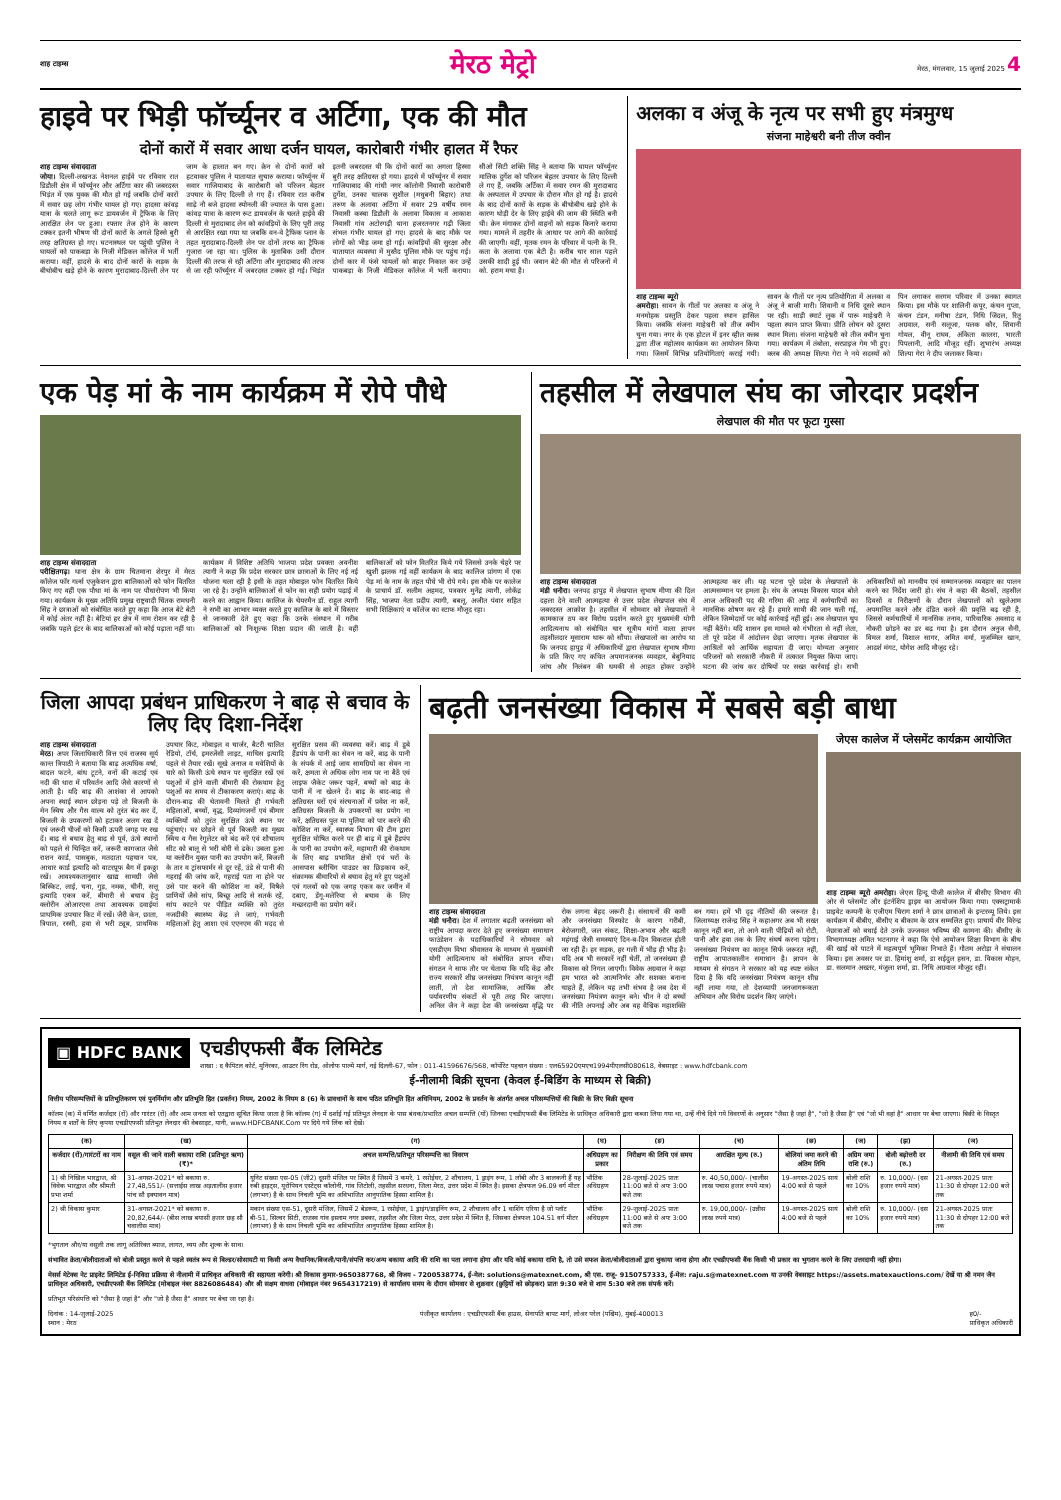शाह टाइम्स मेरठ मेट्रो मेरठ, मंगलवार, 15 जुलाई 2025 4
हाइवे पर भिड़ी फॉर्च्यूनर व अर्टिगा, एक की मौत
दोनों कारों में सवार आधा दर्जन घायल, कारोबारी गंभीर हालत में रैफर
शाह टाइम्स संवाददाता
जोया। दिल्ली-लखनऊ नेशनल हाईवे पर रविवार रात डिडौली क्षेत्र में फॉर्च्यूनर और अर्टिगा कार की जबरदस्त भिड़ंत में एक युवक की मौत हो गई जबकि दोनों कारों में सवार छह लोग गंभीर घायल हो गए। हादसा कांवड़ यात्रा के चलते लागू रूट डायवर्जन में ट्रैफिक के लिए आरक्षित लेन पर हुआ। रफ्तार तेज होने के कारण टक्कर इतनी भीषण थी दोनों कारों के अगले हिस्से बुरी तरह क्षतिग्रस्त हो गए। घटनास्थल पर पहुंची पुलिस ने घायलों को पाकबड़ा के निजी मेडिकल कॉलेज में भर्ती कराया। वहीं, हादसे के बाद दोनों कारों के सड़क के बीचोबीच खड़े होने के कारण मुरादाबाद-दिल्ली लेन पर जाम के हालात बन गए। क्रेन से दोनों कारों को हटवाकर पुलिस ने यातायात सुचारु कराया। फॉर्च्यूनर में सवार गाजियाबाद के कारोबारी को परिजन बेहतर उपचार के लिए दिल्ली ले गए हैं। रविवार रात करीब साढ़े नौ बजे हादसा स्योनली की ज्यारत के पास हुआ। कांवड़ यात्रा के कारण रूट डायवर्जन के चलते हाईवे की दिल्ली से मुरादाबाद लेन को कांवड़ियों के लिए पूरी तरह से आरक्षित रखा गया था जबकि वन-वे ट्रैफिक प्लान के तहत मुरादाबाद-दिल्ली लेन पर दोनों तरफ का ट्रैफिक गुजारा जा रहा था। पुलिस के मुताबिक उसी दौरान दिल्ली की तरफ से रही अर्टिगा और मुरादाबाद की तरफ से जा रही फॉर्च्यूनर में जबरदस्त टक्कर हो गई। भिड़ंत इतनी जबरदस्त थी कि दोनों कारों का अगला हिस्सा बुरी तरह क्षतिग्रस्त हो गया। हादसे में फॉर्च्यूनर में सवार गाजियाबाद की गांधी नगर कॉलोनी निवासी कारोबारी दुर्गेश, उनका चालक सुशील (मधुबनी बिहार) तथा तरुण के अलावा अर्टिगा में सवार 29 वर्षीय रमन निवासी कस्बा डिडौली के अलावा विकास व आकाश निवासी गांव अटोरगढ़ी थाना हजरतनगर गढ़ी जिला संभल गंभीर घायल हो गए। हादसे के बाद मौके पर लोगों को भीड़ जमा हो गई। कांवड़ियों की सुरक्षा और यातायात व्यवस्था में मुस्तैद पुलिस मौके पर पहुंच गई। दोनों कार में फंसे घायलों को बाहर निकाल कर उन्हें पाकबड़ा के निजी मेडिकल कॉलेज में भर्ती कराया। सीओ सिटी शक्ति सिंह ने बताया कि घायल फॉर्च्यूनर मालिक दुर्गेश को परिजन बेहतर उपचार के लिए दिल्ली ले गए हैं, जबकि अर्टिका में सवार रमन की मुरादाबाद के अस्पताल में उपचार के दौरान मौत हो गई है। हादसे के बाद दोनों कारों के सड़क के बीचोबीच खड़े होने के कारण थोड़ी देर के लिए हाईवे की जाम की स्थिति बनी थी। क्रेन मंगाकर दोनों वाहनों को सड़क किनारे कराया गया। मामले में तहरीर के आधार पर आगे की कार्रवाई की जाएगी। वहीं, मृतक रमन के परिवार में पत्नी के नि. कता के अलावा एक बेटी है। करीब चार साल पहले उसकी शादी हुई थी। जवान बेटे की मौत से परिजनों में को. हराम मचा है।
अलका व अंजू के नृत्य पर सभी हुए मंत्रमुग्ध
संजना माहेश्वरी बनी तीज क्वीन
शाह टाइम्स ब्यूरो
अमरोहा। सावन के गीतों पर अलका व अंजू ने मनमोहक प्रस्तुति देकर पहला स्थान हासिल किया। जबकि संजना माहेश्वरी को तीज क्वीन चुना गया। नगर के एक होटल में इनर व्हील क्लब द्वारा तीज महोत्सव कार्यक्रम का आयोजन किया गया। जिसमें विभिन्न प्रतियोगिताएं कराई गयी। सावन के गीतों पर नृत्य प्रतियोगिता में अलका व अंजू ने बाजी मारी। शिवानी व निधि दूसरे स्थान पर रही। साड़ी स्मार्ट लुक में पारू माहेश्वरी ने पहला स्थान प्राप्त किया। प्रीति लोचन को दूसरा स्थान मिला। संजना माहेश्वरी को तीज क्वीन चुना गया। कार्यक्रम में तंबोला, सरप्राइज गेम भी हुए। क्लब की अध्यक्ष शिल्पा गेरा ने नये सदस्यों को पिन लगाकर सरगम परिवार में उनका स्वागत किया। इस मौके पर शालिनी कपूर, कंचन गुप्ता, कंचन टंडन, मनीषा टंडन, निधि जिंदल, रितु अग्रवाल, सनी सलूजा, पलक कौर, शिवानी गोयल, वीनू राघव, अंकिता कालरा, भारती पिपलानी, आदि मौजूद रहीं। शुभारंभ अध्यक्ष शिल्पा गेरा ने दीप जलाकर किया।
एक पेड़ मां के नाम कार्यक्रम में रोपे पौधे
शाह टाइम्स संवाददाता
परीक्षितगढ़। थाना क्षेत्र के ग्राम चितमाना शेरपुर में मेरठ कॉलेज फॉर गर्ल्स एजुकेशन द्वारा बालिकाओं को फोन वितरित किए गए वहीं एक पौधा मां के नाम पर पौधारोपण भी किया गया। कार्यक्रम के मुख्य अतिथि प्रमुख राष्ट्रवादी चिंतक रामधनी सिंह ने छात्राओं को संबोधित करते हुए कहा कि आज बेटे बेटी में कोई अंतर नहीं है। बेटियां हर क्षेत्र में नाम रोशन कर रही है जबकि पहले इंटर के बाद बालिकाओं को कोई पढ़ाता नहीं था। कार्यक्रम में विशिष्ट अतिथि भाजपा प्रदेश प्रवक्ता अवनीश त्यागी ने कहा कि प्रदेश सरकार छात्र छात्राओं के लिए नई नई योजना चला रही है इसी के तहत मोबाइल फोन वितरित किये जा रहे है। उन्होंने बालिकाओं से फोन का सही प्रयोग पढ़ाई में करने का आह्वान किया। कालिज के चेयरमैन डॉ. राहुल त्यागी ने सभी का आभार व्यक्त करते हुए कालिज के बारे में विस्तार से जानकारी देते हुए कहा कि उनके संस्थान में गरीब बालिकाओं को निःशुल्क शिक्षा प्रदान की जाती है। वहीं बालिकाओं को फोन वितरित किये गये जिससे उनके चेहरे पर खुशी झलक गई वहीं कार्यक्रम के बाद कालिज प्रांगण में एक पेड़ मां के नाम के तहत पौधे भी रोपे गये। इस मौके पर कालेज के प्राचार्य डॉ. सलीम अहमद, पत्रकार मुनेंद्र त्यागी, लोकेंद्र सिंह, भाजपा नेता प्रदीप त्यागी, बबलू, अजीत पंवार सहित सभी शिक्षिकाएं व कॉलेज का स्टाफ मौजूद रहा।
तहसील में लेखपाल संघ का जोरदार प्रदर्शन
लेखपाल की मौत पर फूटा गुस्सा
शाह टाइम्स संवाददाता
मंडी धनौरा। जनपद हापुड़ में लेखपाल सुभाष मीणा की दिल दहला देने वाली आत्महत्या से उत्तर प्रदेश लेखपाल संघ में जबरदस्त आक्रोश है। तहसील में सोमवार को लेखपालों ने कामकाज ठप कर विरोध प्रदर्शन करते हुए मुख्यमंत्री योगी आदित्यनाथ को संबोधित चार सूत्रीय मांगों वाला ज्ञापन तहसीलदार मूसाराम थारू को सौंपा। लेखपालो का आरोप था कि जनपद हापुड़ में अधिकारियों द्वारा लेखपाल सुभाष मीणा के प्रति किए गए कथित अपमानजनक व्यवहार, बेबुनियाद जांच और निलंबन की धमकी से आहत होकर उन्होंने आत्महत्या कर ली। यह घटना पूरे प्रदेश के लेखपालों के आत्मसम्मान पर हमला है। संघ के अध्यक्ष विकास यादव बोले आज अधिकारी पद की गरिमा की आड़ में कर्मचारियों का मानसिक शोषण कर रहे हैं। हमारे साथी की जान चली गई, लेकिन जिम्मेदारों पर कोई कार्रवाई नहीं हुई। अब लेखपाल चुप नहीं बैठेंगे। यदि शासन इस मामले को गंभीरता से नहीं लेता, तो पूरे प्रदेश में आंदोलन छेड़ा जाएगा। मृतक लेखपाल के आश्रितों को आर्थिक सहायता दी जाए। योग्यता अनुसार परिजनों को सरकारी नौकरी में तत्काल नियुक्त किया जाए। घटना की जांच कर दोषियों पर सख्त कार्रवाई हो। सभी अधिकारियों को मानवीय एवं सम्मानजनक व्यवहार का पालन करने का निर्देश जारी हो। संघ ने कहा की बैठकों, तहसील दिवसों व निरीक्षणों के दौरान लेखपालों को खुलेआम अपमानित करने और दंडित करने की प्रवृत्ति बढ़ रही है, जिससे कर्मचारियों में मानसिक तनाव, पारिवारिक अवसाद व नौकरी छोड़ने का डर बढ़ गया है। इस दौरान अनुज सैनी, विमल शर्मा, विशाल सागर, अमित वर्मा, मुजम्मिल खान, आदर्श मंगट, योगेश आदि मौजूद रहे।
जिला आपदा प्रबंधन प्राधिकरण ने बाढ़ से बचाव के लिए दिए दिशा-निर्देश
शाह टाइम्स संवाददाता
मेरठ। अपर जिलाधिकारी वित्त एवं राजस्व सूर्य कान्त त्रिपाठी ने बताया कि बाढ़ अत्यधिक वर्षा, बादल फटने, बांध टूटने, वनों की कटाई एवं नदी की धारा में परिवर्तन आदि जैसे कारणों से आती है। यदि बाढ़ की आशंका से आपको अपना स्थाई स्थान छोड़ना पड़े तो बिजली के मेन स्विच और गैस वाल्व को तुरंत बंद कर दें, बिजली के उपकरणों को हटाकर अलग रख दें एवं जरूरी चीजों को किसी ऊपरी जगह पर रख दें। बाढ़ से बचाव हेतु बाढ़ से पूर्व, ऊंचे स्थानों को पहले से चिन्हित करें, जरूरी कागजात जैसे राशन कार्ड, पासबुक, मतदाता पहचान पत्र, आधार कार्ड इत्यादि को वाटरप्रूफ बैग में इकठ्ठा रखें। आवश्यकतानुसार खाद्य सामग्री जैसे बिस्किट, लाई, चना, गुड़, नमक, चीनी, सत्तू इत्यादि एकत्र करें, बीमारी से बचाव हेतु क्लोरीन ओआरएस तथा आवश्यक दवाईयां प्राथमिक उपचार किट में रखें। जैरी केन, छाता, त्रिपाल, रस्सी, हवा से भरी ट्यूब, प्राथमिक उपचार किट, मोबाइल व चार्जर, बैटरी चालित रेडियो, टॉर्च, इमरजेंसी लाइट, माचिस इत्यादि पहले से तैयार रखें। सूखे अनाज व मवेशियों के चारे को किसी ऊंचे स्थान पर सुरक्षित रखें एवं पशुओं में होने वाली बीमारी की रोकथाम हेतु पशुओं का समय से टीकाकरण कराएं। बाढ़ के दौरान-बाढ़ की चेतावनी मिलते ही गर्भवती महिलाओं, बच्चों, वृद्ध, दिव्यांगजनों एवं बीमार व्यक्तियों को तुरंत सुरक्षित ऊंचे स्थान पर पहुंचाएं। घर छोड़ने से पूर्व बिजली का मुख्य स्विच व गैस रेगुलेटर को बंद करें एवं शौचालय सीट को बालू से भरी बोरी से ढके। उबला हुआ या क्लोरीन युक्त पानी का उपयोग करें, बिजली के तार व ट्रांसफार्मर से दूर रहें, उंडे से पानी की गहराई की जांच करें, गहराई पता ना होने पर उसे पार करने की कोशिश ना करें, विषैले प्राणियों जैसे सांप, बिच्छू आदि से सतर्क रहें, सांप काटने पर पीड़ित व्यक्ति को तुरंत नजदीकी स्वास्थ्य केंद्र ले जाएं, गर्भवती महिलाओं हेतु आशा एवं एएनएम की मदद से सुरक्षित प्रसव की व्यवस्था करें। बाढ़ में डूबे हैंडपंप के पानी का सेवन ना करें, बाढ़ के पानी के संपर्क में आई जाय सामग्रियों का सेवन ना करें, क्षमता से अधिक लोग नाव पर ना बैठें एवं लाइफ जैकेट जरूर पहनें, बच्चों को बाढ़ के पानी में ना खेलने दें। बाढ़ के बाद-बाढ़ से क्षतिग्रस्त घरों एवं संरचनाओं में प्रवेश ना करें, क्षतिग्रस्त बिजली के उपकरणों का प्रयोग ना करें, क्षतिग्रस्त पुल या पुलिया को पार करने की कोशिश ना करें, स्वास्थ्य विभाग की टीम द्वारा सुरक्षित घोषित करने पर ही बाढ़ में डूबे हैंडपंप के पानी का उपयोग करें, महामारी की रोकथाम के लिए बाढ़ प्रभावित क्षेत्रों एवं घरों के आसपास ब्लीचिंग पाउडर का छिड़काव करें, संक्रामक बीमारियों से बचाव हेतु मरे हुए पशुओं एवं गलवों को एक जगह एकत्र कर जमीन में दबाए, डेंगू-मलेरिया से बचाव के लिए मच्छरदानी का प्रयोग करें।
बढ़ती जनसंख्या विकास में सबसे बड़ी बाधा
शाह टाइम्स संवाददाता
मंडी धनौरा। देश में लगातार बढ़ती जनसंख्या को राष्ट्रीय आपदा करार देते हुए जनसंख्या समाधान फाउंडेशन के पदाधिकारियों ने सोमवार को एसडीएम विभा श्रीवास्तव के माध्यम से मुख्यमंत्री योगी आदित्यनाथ को संबोधित ज्ञापन सौंपा। संगठन ने साफ तौर पर चेताया कि यदि केंद्र और राज्य सरकारें शीघ्र जनसंख्या नियंत्रण कानून नहीं लातीं, तो देश सामाजिक, आर्थिक और पर्यावरणीय संकटों से पूरी तरह घिर जाएगा। अनिल जैन ने कहा देश की जनसंख्या वृद्धि पर रोक लगना बेहद जरूरी है। संसाधनों की कमी और जनसंख्या विस्फोट के कारण गरीबी, बेरोजगारी, जल संकट, शिक्षा-अभाव और बढ़ती महंगाई जैसी समस्याएं दिन-ब-दिन विकराल होती जा रही हैं। हर सड़क, हर गली में भीड़ ही भीड़ है। यदि अब भी सरकारें नहीं चेतीं, तो जनसंख्या ही विकास को निगल जाएगी। विवेक अग्रवाल ने कहा हम भारत को आत्मनिर्भर और सशक्त बनाना चाहते हैं, लेकिन यह तभी संभव है जब देश में जनसंख्या नियंत्रण कानून बने। चीन ने दो बच्चों की नीति अपनाई और अब वह वैश्विक महाशक्ति बन गया। हमें भी दृढ़ नीतियों की जरूरत है। जिलाध्यक्ष राजेन्द्र सिंह ने कहाअगर अब भी सख्त कानून नहीं बना, तो आने वाली पीढ़ियों को रोटी, पानी और हवा तक के लिए संघर्ष करना पड़ेगा। जनसंख्या नियंत्रण का कानून सिर्फ जरूरत नहीं, राष्ट्रीय आपातकालीन समाधान है। ज्ञापन के माध्यम से संगठन ने सरकार को यह स्पष्ट संकेत दिया है कि यदि जनसंख्या नियंत्रण कानून शीघ्र नहीं लाया गया, तो देशव्यापी जनजागरूकता अभियान और विरोध प्रदर्शन किए जाएंगे।
जेएस कालेज में प्लेसमेंट कार्यक्रम आयोजित
शाह टाइम्स ब्यूरो अमरोहा। जेएस हिन्दू पीजी कालेज में बीसीए विभाग की ओर से प्लेसमेंट और इंटर्नशिप ड्राइव का आयोजन किया गया। एक्सट्रामार्क प्राइवेट कम्पनी के एजीएम चिराग शर्मा ने छात्र छात्राओं के इन्टरव्यू लिये। इस कार्यक्रम में बीबीए, बीसीए व बीकाम के छात्र सम्मलित हुए। प्राचार्य वीर विरेन्द्र नेछात्राओं को बधाई देते उनके उज्जवल भविष्य की कामना की। बीसीए के विभागाध्यक्ष अमित भटनागर ने कहा कि ऐसे आयोजन शिक्षा विभाग के बीच की खाई को पाटने में महत्वपूर्ण भूमिका निभाते हैं। गौतम अरोड़ा ने संचालन किया। इस अवसर पर डा. हिमांशु शर्मा, डा सईदुल हसन, डा. विकास मोहन, डा. सलमान अख्तर, मंजुला शर्मा, डा. निधि अग्रवाल मौजूद रहीं।
▣ HDFC BANK
एचडीएफसी बैंक लिमिटेड
शाखा : द कैपिटल कोर्ट, मुनिरका, आउटर रिंग रोड, ओलोफ पाल्मे मार्ग, नई दिल्ली-67, फोन : 011-41596676/568, कॉर्पोरेट पहचान संख्या : एल65920एमएच1994पीएलसी080618, वेबसाइट : www.hdfcbank.com
ई-नीलामी बिक्री सूचना (केवल ई-बिडिंग के माध्यम से बिक्री)
वित्तीय परिसम्पत्तियों के प्रतिभूतिकरण एवं पुनर्निर्माण और प्रतिभूति हित (प्रवर्तन) नियम, 2002 के नियम 8 (6) के प्रावधानों के साथ पठित प्रतिभूति हित अधिनियम, 2002 के प्रवर्तन के अंतर्गत अचल परिसम्पत्तियों की बिक्री के लिए बिक्री सूचना
कॉलम (क) में वर्णित कर्जदार (रों) और गारंटर (रों) और आम जनता को एतद्वारा सूचित किया जाता है कि कॉलम (ग) में दर्शाई गई प्रतिभूत लेनदार के पास बंधक/प्रभारित अचल सम्पत्ति (यों) जिनका एचडीएफसी बैंक लिमिटेड के प्राधिकृत अधिकारी द्वारा कब्जा लिया गया था, उन्हें नीचे दिये गये विवरणों के अनुसार "जैसा है जहां है", "जो है जैसा है" एवं "जो भी वहां है" आधार पर बेचा जाएगा। बिक्री के विस्तृत नियम व शर्तों के लिए कृपया एचडीएफसी प्रतिभूत लेनदार की वेबसाइट, यानी, www.HDFCBANK.Com पर दिये गये लिंक को देखें।
| (क) | (ख) | (ग) | (घ) | (ङ) | (च) | (छ) | (ज) | (झ) | (ञ) |
| --- | --- | --- | --- | --- | --- | --- | --- | --- | --- |
| कर्जदार (रों)/गारंटरों का नाम | वसूल की जाने वाली बकाया राशि (प्रतिभूत ऋण) (₹)* | अचल सम्पत्ति/प्रतिभूत परिसम्पत्ति का विवरण | अधिग्रहण का प्रकार | निरीक्षण की तिथि एवं समय | आरक्षित मूल्य (रु.) | बोलियां जमा करने की अंतिम तिथि | अग्रिम जमा राशि (रु.) | बोली बढ़ोत्तरी दर (रु.) | नीलामी की तिथि एवं समय |
| 1) श्री निखिल भारद्वाज, श्री विवेक भारद्वाज और श्रीमती प्रभा शर्मा | 31-अगस्त-2021* को बकाया रु. 27,48,551/- (सत्ताईस लाख अड़तालीस हजार पांच सौ इक्यावन मात्र) | यूनिट संख्या एस-05 (जी2) दूसरी मंजिल पर स्थित है जिसमें 3 कमरे, 1 रसोईघर, 2 शौचालय, 1 ड्राइंग रूम, 1 लॉबी और 3 बालकनी हैं यह रुबी हाइट्स, यूरोपियन एस्टेट्स कॉलोनी, गांव जिटोली, तहसील सरधना, जिला मेरठ, उत्तर प्रदेश में स्थित है। इसका क्षेत्रफल 96.09 वर्ग मीटर (लगभग) है के साथ निचली भूमि का अविभाजित आनुपातिक हिस्सा शामिल है। | भौतिक अधिग्रहण | 28-जुलाई-2025 प्रातः 11:00 बजे से अपः 3:00 बजे तक | रु. 40,50,000/- (चालीस लाख पचास हजार रुपये मात्र) | 19-अगस्त-2025 सायं 4:00 बजे से पहले | बोली राशि का 10% | रु. 10,000/- (दस हजार रुपये मात्र) | 21-अगस्त-2025 प्रातः 11:30 से दोपहर 12:00 बजे तक |
| 2) श्री विकास कुमार | 31-अगस्त-2021* को बकाया रु. 20,82,644/- (बीस लाख बयासी हजार छह सौ चवालीस मात्र) | मकान संख्या एस-51, दूसरी मंजिल, जिसमें 2 बेडरूम, 1 रसोईघर, 1 ड्राइंग/डाइनिंग रूम, 2 शौचालय और 1 वाशिंग एरिया है जो प्लॉट बी-51, सिल्वर सिटी, राजस्व गांव इस्लाम नगर डबका, तहसील और जिला मेरठ, उत्तर प्रदेश में स्थित है, जिसका क्षेत्रफल 104.51 वर्ग मीटर (लगभग) है के साथ निचली भूमि का अविभाजित आनुपातिक हिस्सा शामिल है। | भौतिक अधिग्रहण | 29-जुलाई-2025 प्रातः 11:00 बजे से अपः 3:00 बजे तक | रु. 19,00,000/- (उन्नीस लाख रुपये मात्र) | 19-अगस्त-2025 सायं 4:00 बजे से पहले | बोली राशि का 10% | रु. 10,000/- (दस हजार रुपये मात्र) | 21-अगस्त-2025 प्रातः 11:30 से दोपहर 12:00 बजे तक |
*भुगतान और/या वसूली तक लागू अतिरिक्त ब्याज, लागत, व्यय और शुल्क के साथ।
संभावित क्रेता/बोलीदाताओं को बोली प्रस्तुत करने से पहले स्वतंत्र रूप से बिल्डर/सोसायटी या किसी अन्य वैधानिक/बिजली/पानी/संपत्ति कर/अन्य बकाया आदि की राशि का पता लगाना होगा और यदि कोई बकाया राशि है, तो उसे सफल क्रेता/बोलीदाताओं द्वारा चुकाया जाना होगा और एचडीएफसी बैंक किसी भी प्रकार का भुगतान करने के लिए उत्तरदायी नहीं होगा।
मेसर्स मेटेक्स नेट प्राइवेट लिमिटेड ई-निविदा प्रक्रिया से नीलामी में प्राधिकृत अधिकारी की सहायता करेगी। श्री विकास कुमार-9650387768, श्री विजय - 7200538774, ई-मेल: solutions@matexnet.com, श्री एस. राजू- 9150757333, ई-मेल: raju.s@matexnet.com या उनकी वेबसाइट https://assets.matexauctions.com/ देखें या श्री नमन जैन प्राधिकृत अधिकारी, एचडीएफसी बैंक लिमिटेड (मोबाइल नंबर 8826086484) और श्री सक्षम वाधवा (मोबाइल नंबर 9654317219) से कार्यालय समय के दौरान सोमवार से शुक्रवार (छुट्टियों को छोड़कर) प्रातः 9:30 बजे से शाम 5:30 बजे तक संपर्क करें।
प्रतिभूत परिसंपत्ति को "जैसा है जहां है" और "जो है जैसा है" आधार पर बेचा जा रहा है।
दिनांक : 14-जुलाई-2025
स्थान : मेरठ पंजीकृत कार्यालय : एचडीएफसी बैंक हाउस, सेनापति बापट मार्ग, लोअर परेल (पश्चिम), मुंबई-400013 ह0/-
प्राधिकृत अधिकारी